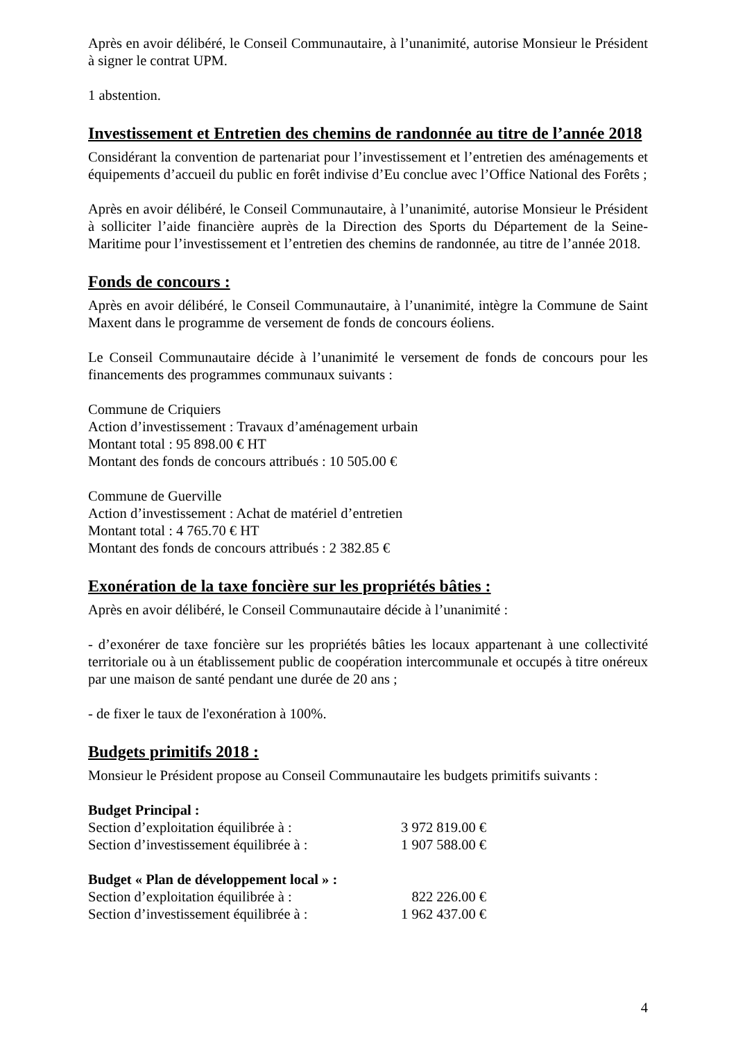Après en avoir délibéré, le Conseil Communautaire, à l’unanimité, autorise Monsieur le Président à signer le contrat UPM.
1 abstention.
Investissement et Entretien des chemins de randonnée au titre de l’année 2018
Considérant la convention de partenariat pour l’investissement et l’entretien des aménagements et équipements d’accueil du public en forêt indivise d’Eu conclue avec l’Office National des Forêts ;
Après en avoir délibéré, le Conseil Communautaire, à l’unanimité, autorise Monsieur le Président à solliciter l’aide financière auprès de la Direction des Sports du Département de la Seine-Maritime pour l’investissement et l’entretien des chemins de randonnée, au titre de l’année 2018.
Fonds de concours :
Après en avoir délibéré, le Conseil Communautaire, à l’unanimité, intègre la Commune de Saint Maxent dans le programme de versement de fonds de concours éoliens.
Le Conseil Communautaire décide à l’unanimité le versement de fonds de concours pour les financements des programmes communaux suivants :
Commune de Criquiers
Action d’investissement : Travaux d’aménagement urbain
Montant total : 95 898.00 € HT
Montant des fonds de concours attribués : 10 505.00 €
Commune de Guerville
Action d’investissement : Achat de matériel d’entretien
Montant total : 4 765.70 € HT
Montant des fonds de concours attribués : 2 382.85 €
Exonération de la taxe foncière sur les propriétés bâties :
Après en avoir délibéré, le Conseil Communautaire décide à l’unanimité :
- d’exonérer de taxe foncière sur les propriétés bâties les locaux appartenant à une collectivité territoriale ou à un établissement public de coopération intercommunale et occupés à titre onéreux par une maison de santé pendant une durée de 20 ans ;
- de fixer le taux de l'exonération à 100%.
Budgets primitifs 2018 :
Monsieur le Président propose au Conseil Communautaire les budgets primitifs suivants :
Budget Principal :
Section d’exploitation équilibrée à : 3 972 819.00 €
Section d’investissement équilibrée à : 1 907 588.00 €
Budget « Plan de développement local » :
Section d’exploitation équilibrée à : 822 226.00 €
Section d’investissement équilibrée à : 1 962 437.00 €
4